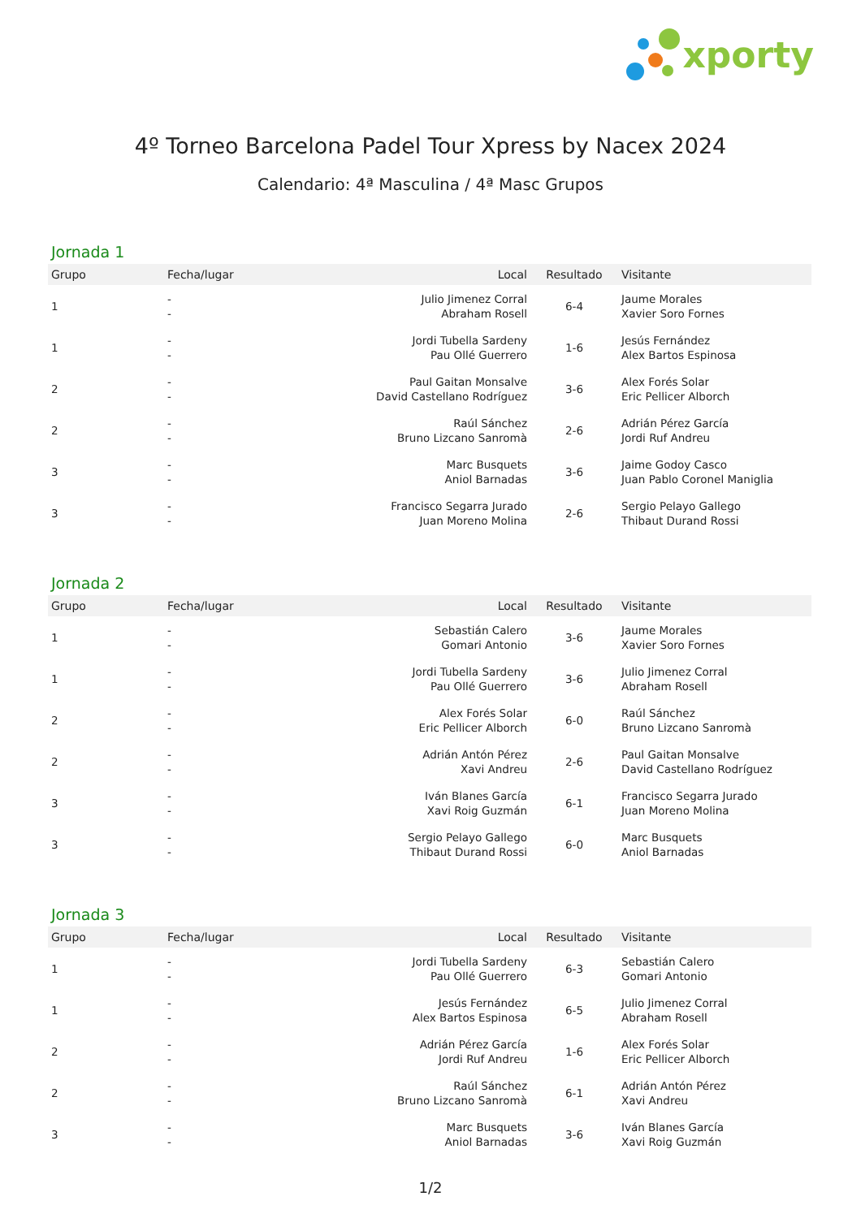xporty
4º Torneo Barcelona Padel Tour Xpress by Nacex 2024
Calendario: 4ª Masculina / 4ª Masc Grupos
Jornada 1
| Grupo | Fecha/lugar | Local | Resultado | Visitante |
| --- | --- | --- | --- | --- |
| 1 | - - | Julio Jimenez Corral Abraham Rosell | 6-4 | Jaume Morales Xavier Soro Fornes |
| 1 | - - | Jordi Tubella Sardeny Pau Ollé Guerrero | 1-6 | Jesús Fernández Alex Bartos Espinosa |
| 2 | - - | Paul Gaitan Monsalve David Castellano Rodríguez | 3-6 | Alex Forés Solar Eric Pellicer Alborch |
| 2 | - - | Raúl Sánchez Bruno Lizcano Sanromà | 2-6 | Adrián Pérez García Jordi Ruf Andreu |
| 3 | - - | Marc Busquets Aniol Barnadas | 3-6 | Jaime Godoy Casco Juan Pablo Coronel Maniglia |
| 3 | - - | Francisco Segarra Jurado Juan Moreno Molina | 2-6 | Sergio Pelayo Gallego Thibaut Durand Rossi |
Jornada 2
| Grupo | Fecha/lugar | Local | Resultado | Visitante |
| --- | --- | --- | --- | --- |
| 1 | - - | Sebastián Calero Gomari Antonio | 3-6 | Jaume Morales Xavier Soro Fornes |
| 1 | - - | Jordi Tubella Sardeny Pau Ollé Guerrero | 3-6 | Julio Jimenez Corral Abraham Rosell |
| 2 | - - | Alex Forés Solar Eric Pellicer Alborch | 6-0 | Raúl Sánchez Bruno Lizcano Sanromà |
| 2 | - - | Adrián Antón Pérez Xavi Andreu | 2-6 | Paul Gaitan Monsalve David Castellano Rodríguez |
| 3 | - - | Iván Blanes García Xavi Roig Guzmán | 6-1 | Francisco Segarra Jurado Juan Moreno Molina |
| 3 | - - | Sergio Pelayo Gallego Thibaut Durand Rossi | 6-0 | Marc Busquets Aniol Barnadas |
Jornada 3
| Grupo | Fecha/lugar | Local | Resultado | Visitante |
| --- | --- | --- | --- | --- |
| 1 | - - | Jordi Tubella Sardeny Pau Ollé Guerrero | 6-3 | Sebastián Calero Gomari Antonio |
| 1 | - - | Jesús Fernández Alex Bartos Espinosa | 6-5 | Julio Jimenez Corral Abraham Rosell |
| 2 | - - | Adrián Pérez García Jordi Ruf Andreu | 1-6 | Alex Forés Solar Eric Pellicer Alborch |
| 2 | - - | Raúl Sánchez Bruno Lizcano Sanromà | 6-1 | Adrián Antón Pérez Xavi Andreu |
| 3 | - - | Marc Busquets Aniol Barnadas | 3-6 | Iván Blanes García Xavi Roig Guzmán |
1/2